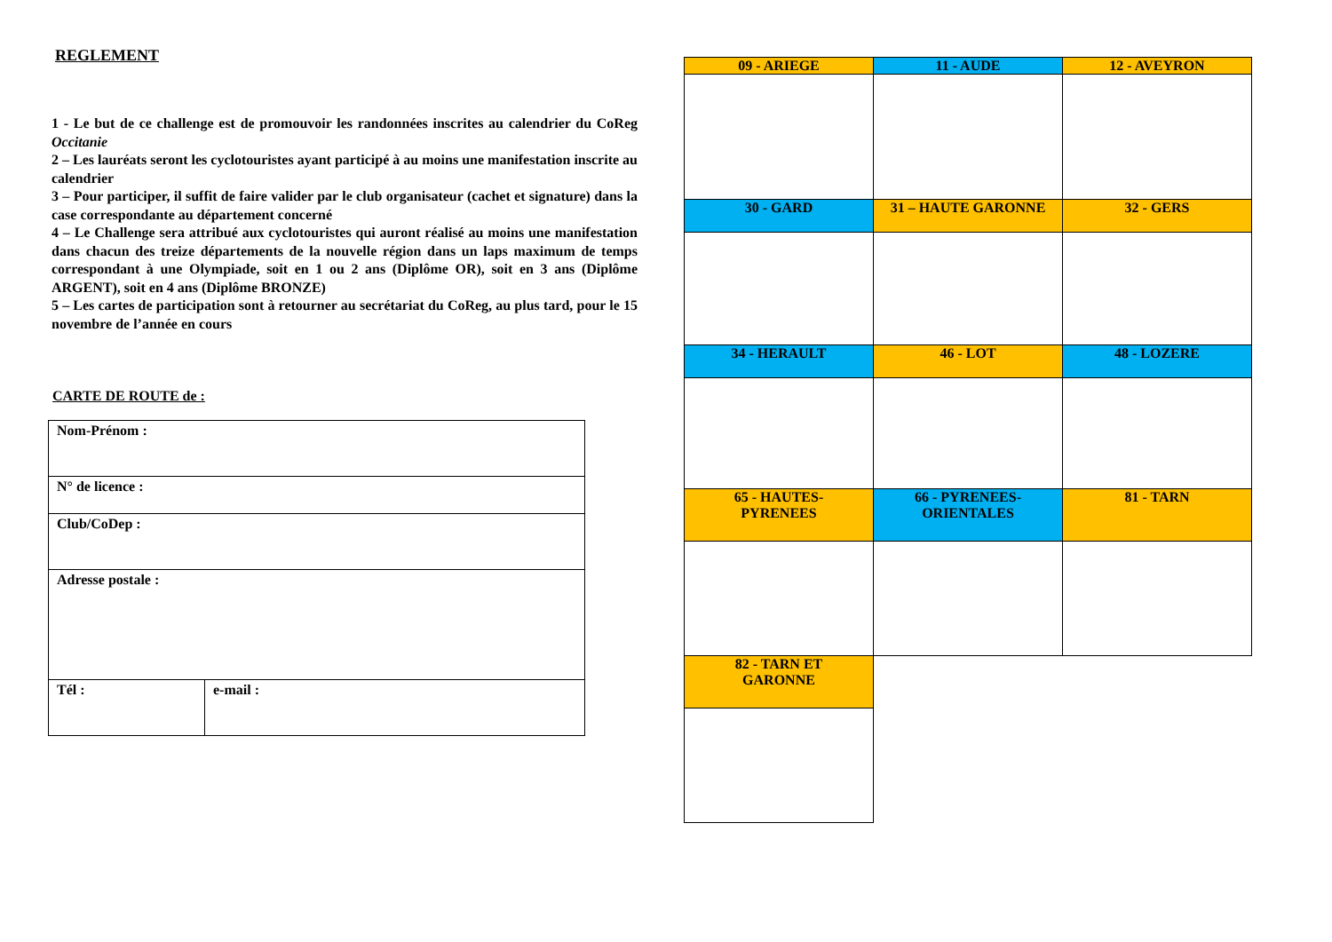REGLEMENT
1 - Le but de ce challenge est de promouvoir les randonnées inscrites au calendrier du CoReg Occitanie
2 – Les lauréats seront les cyclotouristes ayant participé à au moins une manifestation inscrite au calendrier
3 – Pour participer, il suffit de faire valider par le club organisateur (cachet et signature) dans la case correspondante au département concerné
4 – Le Challenge sera attribué aux cyclotouristes qui auront réalisé au moins une manifestation dans chacun des treize départements de la nouvelle région dans un laps maximum de temps correspondant à une Olympiade, soit en 1 ou 2 ans (Diplôme OR), soit en 3 ans (Diplôme ARGENT), soit en 4 ans (Diplôme BRONZE)
5 – Les cartes de participation sont à retourner au secrétariat du CoReg, au plus tard, pour le 15 novembre de l’année en cours
CARTE DE ROUTE de :
| Nom-Prénom : | |
| N° de licence : | |
| Club/CoDep : | |
| Adresse postale : | |
| Tél : | e-mail : |
| 09 - ARIEGE | 11 - AUDE | 12 - AVEYRON |
| 30 - GARD | 31 – HAUTE GARONNE | 32 - GERS |
| 34 - HERAULT | 46 - LOT | 48 - LOZERE |
| 65 - HAUTES- PYRENEES | 66 - PYRENEES- ORIENTALES | 81 - TARN |
| 82 - TARN ET GARONNE | | |